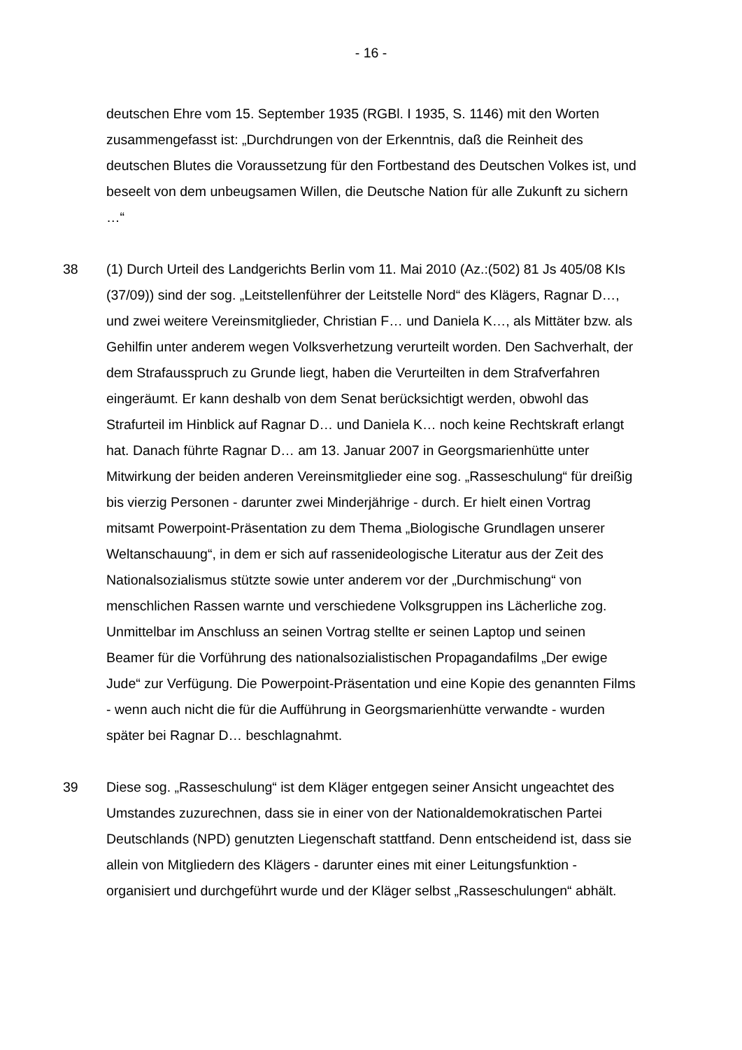- 16 -
deutschen Ehre vom 15. September 1935 (RGBl. I 1935, S. 1146) mit den Worten zusammengefasst ist: „Durchdrungen von der Erkenntnis, daß die Reinheit des deutschen Blutes die Voraussetzung für den Fortbestand des Deutschen Volkes ist, und beseelt von dem unbeugsamen Willen, die Deutsche Nation für alle Zukunft zu sichern …“
38 (1) Durch Urteil des Landgerichts Berlin vom 11. Mai 2010 (Az.:(502) 81 Js 405/08 KIs (37/09)) sind der sog. „Leitstellenführer der Leitstelle Nord“ des Klägers, Ragnar D…, und zwei weitere Vereinsmitglieder, Christian F… und Daniela K…, als Mittäter bzw. als Gehilfin unter anderem wegen Volksverhetzung verurteilt worden. Den Sachverhalt, der dem Strafausspruch zu Grunde liegt, haben die Verurteilten in dem Strafverfahren eingeräumt. Er kann deshalb von dem Senat berücksichtigt werden, obwohl das Strafurteil im Hinblick auf Ragnar D… und Daniela K… noch keine Rechtskraft erlangt hat. Danach führte Ragnar D… am 13. Januar 2007 in Georgsmarienhütte unter Mitwirkung der beiden anderen Vereinsmitglieder eine sog. „Rasseschulung“ für dreißig bis vierzig Personen - darunter zwei Minderjährige - durch. Er hielt einen Vortrag mitsamt Powerpoint-Präsentation zu dem Thema „Biologische Grundlagen unserer Weltanschauung“, in dem er sich auf rassenideologische Literatur aus der Zeit des Nationalsozialismus stützte sowie unter anderem vor der „Durchmischung“ von menschlichen Rassen warnte und verschiedene Volksgruppen ins Lächerliche zog. Unmittelbar im Anschluss an seinen Vortrag stellte er seinen Laptop und seinen Beamer für die Vorführung des nationalsozialistischen Propagandafilms „Der ewige Jude“ zur Verfügung. Die Powerpoint-Präsentation und eine Kopie des genannten Films - wenn auch nicht die für die Aufführung in Georgsmarienhütte verwandte - wurden später bei Ragnar D… beschlagnahmt.
39 Diese sog. „Rasseschulung“ ist dem Kläger entgegen seiner Ansicht ungeachtet des Umstandes zuzurechnen, dass sie in einer von der Nationaldemokratischen Partei Deutschlands (NPD) genutzten Liegenschaft stattfand. Denn entscheidend ist, dass sie allein von Mitgliedern des Klägers - darunter eines mit einer Leitungsfunktion - organisiert und durchgeführt wurde und der Kläger selbst „Rasseschulungen“ abhält.